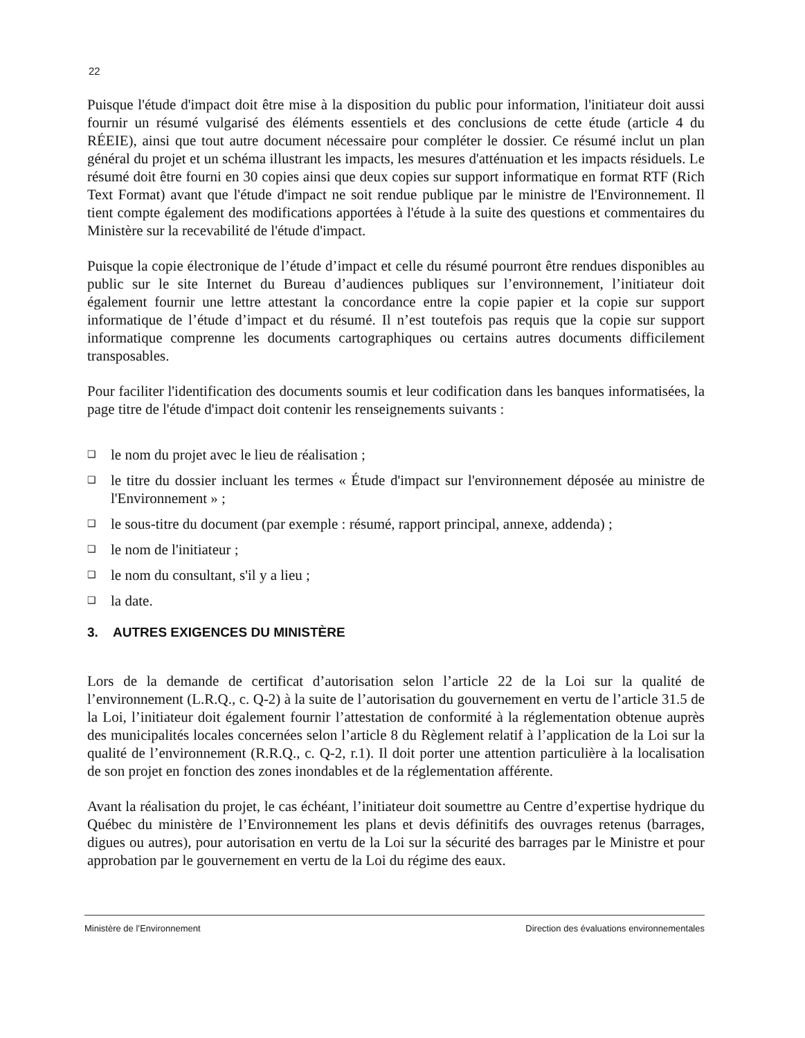22
Puisque l'étude d'impact doit être mise à la disposition du public pour information, l'initiateur doit aussi fournir un résumé vulgarisé des éléments essentiels et des conclusions de cette étude (article 4 du RÉEIE), ainsi que tout autre document nécessaire pour compléter le dossier. Ce résumé inclut un plan général du projet et un schéma illustrant les impacts, les mesures d'atténuation et les impacts résiduels. Le résumé doit être fourni en 30 copies ainsi que deux copies sur support informatique en format RTF (Rich Text Format) avant que l'étude d'impact ne soit rendue publique par le ministre de l'Environnement. Il tient compte également des modifications apportées à l'étude à la suite des questions et commentaires du Ministère sur la recevabilité de l'étude d'impact.
Puisque la copie électronique de l’étude d’impact et celle du résumé pourront être rendues disponibles au public sur le site Internet du Bureau d’audiences publiques sur l’environnement, l’initiateur doit également fournir une lettre attestant la concordance entre la copie papier et la copie sur support informatique de l’étude d’impact et du résumé. Il n’est toutefois pas requis que la copie sur support informatique comprenne les documents cartographiques ou certains autres documents difficilement transposables.
Pour faciliter l'identification des documents soumis et leur codification dans les banques informatisées, la page titre de l'étude d'impact doit contenir les renseignements suivants :
❑ le nom du projet avec le lieu de réalisation ;
❑ le titre du dossier incluant les termes « Étude d'impact sur l'environnement déposée au ministre de l'Environnement » ;
❑ le sous-titre du document (par exemple : résumé, rapport principal, annexe, addenda) ;
❑ le nom de l'initiateur ;
❑ le nom du consultant, s'il y a lieu ;
❑ la date.
3. AUTRES EXIGENCES DU MINISTÈRE
Lors de la demande de certificat d’autorisation selon l’article 22 de la Loi sur la qualité de l’environnement (L.R.Q., c. Q-2) à la suite de l’autorisation du gouvernement en vertu de l’article 31.5 de la Loi, l’initiateur doit également fournir l’attestation de conformité à la réglementation obtenue auprès des municipalités locales concernées selon l’article 8 du Règlement relatif à l’application de la Loi sur la qualité de l’environnement (R.R.Q., c. Q-2, r.1). Il doit porter une attention particulière à la localisation de son projet en fonction des zones inondables et de la réglementation afférente.
Avant la réalisation du projet, le cas échéant, l’initiateur doit soumettre au Centre d’expertise hydrique du Québec du ministère de l’Environnement les plans et devis définitifs des ouvrages retenus (barrages, digues ou autres), pour autorisation en vertu de la Loi sur la sécurité des barrages par le Ministre et pour approbation par le gouvernement en vertu de la Loi du régime des eaux.
Ministère de l’Environnement Direction des évaluations environnementales